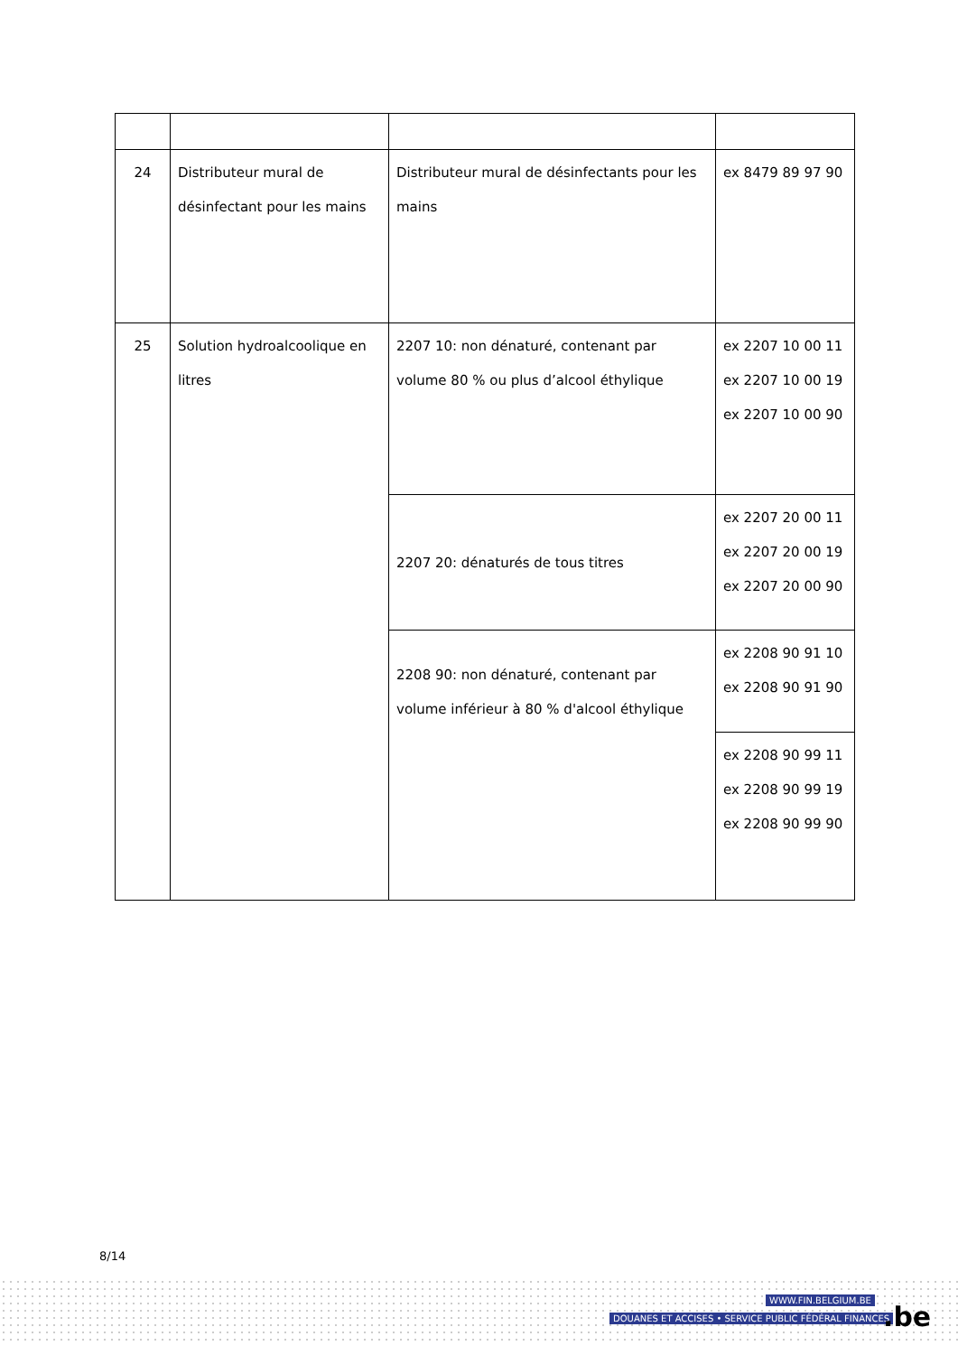| 24 | Distributeur mural de désinfectant pour les mains | Distributeur mural de désinfectants pour les mains | ex 8479 89 97 90 |
| 25 | Solution hydroalcoolique en litres | 2207 10: non dénaturé, contenant par volume 80 % ou plus d’alcool éthylique | ex 2207 10 00 11 ex 2207 10 00 19 ex 2207 10 00 90 |
| | | 2207 20: dénaturés de tous titres | ex 2207 20 00 11 ex 2207 20 00 19 ex 2207 20 00 90 |
| | | 2208 90: non dénaturé, contenant par volume inférieur à 80 % d'alcool éthylique | ex 2208 90 91 10 ex 2208 90 91 90 |
| | | | ex 2208 90 99 11 ex 2208 90 99 19 ex 2208 90 99 90 |
8/14
WWW.FIN.BELGIUM.BE
DOUANES ET ACCISES • SERVICE PUBLIC FÉDÉRAL FINANCES
.be